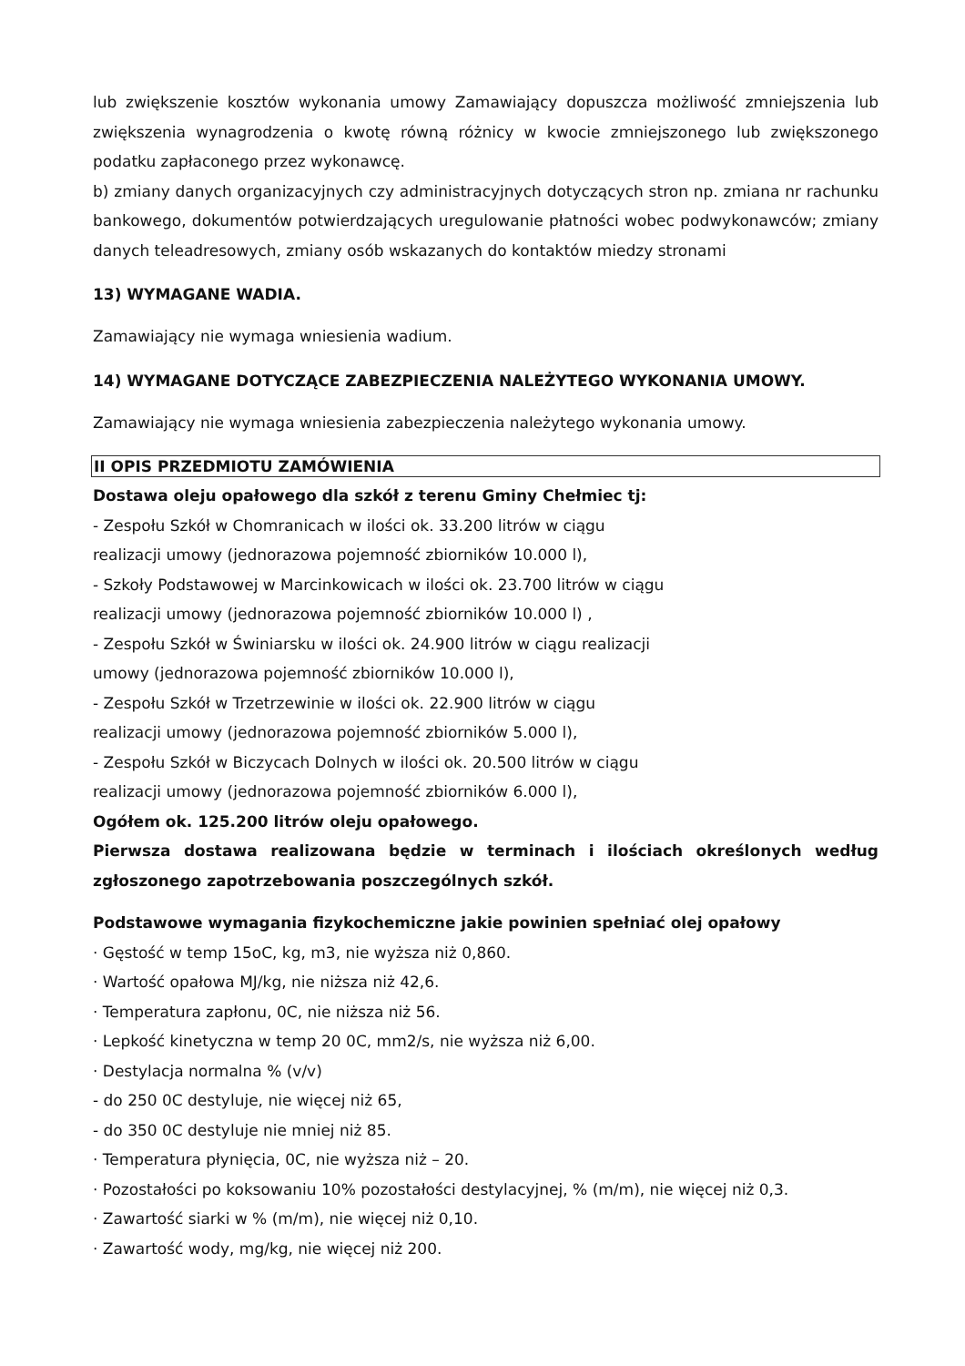lub zwiększenie kosztów wykonania umowy Zamawiający dopuszcza możliwość zmniejszenia lub zwiększenia wynagrodzenia o kwotę równą różnicy w kwocie zmniejszonego lub zwiększonego podatku zapłaconego przez wykonawcę.
b) zmiany danych organizacyjnych czy administracyjnych dotyczących stron np. zmiana nr rachunku bankowego, dokumentów potwierdzających uregulowanie płatności wobec podwykonawców; zmiany danych teleadresowych, zmiany osób wskazanych do kontaktów miedzy stronami
13) WYMAGANE WADIA.
Zamawiający nie wymaga wniesienia wadium.
14) WYMAGANE DOTYCZĄCE ZABEZPIECZENIA NALEŻYTEGO WYKONANIA UMOWY.
Zamawiający nie wymaga wniesienia zabezpieczenia należytego wykonania umowy.
II OPIS PRZEDMIOTU ZAMÓWIENIA
Dostawa oleju opałowego dla szkół z terenu Gminy Chełmiec tj:
- Zespołu Szkół w Chomranicach w ilości ok. 33.200 litrów w ciągu
realizacji umowy (jednorazowa pojemność zbiorników 10.000 l),
- Szkoły Podstawowej w Marcinkowicach w ilości ok. 23.700 litrów w ciągu
realizacji umowy (jednorazowa pojemność zbiorników 10.000 l) ,
- Zespołu Szkół w Świniarsku w ilości ok. 24.900 litrów w ciągu realizacji
umowy (jednorazowa pojemność zbiorników 10.000 l),
- Zespołu Szkół w Trzetrzewinie w ilości ok. 22.900 litrów w ciągu
realizacji umowy (jednorazowa pojemność zbiorników 5.000 l),
- Zespołu Szkół w Biczycach Dolnych w ilości ok. 20.500 litrów w ciągu
realizacji umowy (jednorazowa pojemność zbiorników 6.000 l),
Ogółem ok. 125.200 litrów oleju opałowego.
Pierwsza dostawa realizowana będzie w terminach i ilościach określonych według zgłoszonego zapotrzebowania poszczególnych szkół.
Podstawowe wymagania fizykochemiczne jakie powinien spełniać olej opałowy
· Gęstość w temp 15oC, kg, m3, nie wyższa niż 0,860.
· Wartość opałowa MJ/kg, nie niższa niż 42,6.
· Temperatura zapłonu, 0C, nie niższa niż 56.
· Lepkość kinetyczna w temp 20 0C, mm2/s, nie wyższa niż 6,00.
· Destylacja normalna % (v/v)
- do 250 0C destyluje, nie więcej niż 65,
- do 350 0C destyluje nie mniej niż 85.
· Temperatura płynięcia, 0C, nie wyższa niż – 20.
· Pozostałości po koksowaniu 10% pozostałości destylacyjnej, % (m/m), nie więcej niż 0,3.
· Zawartość siarki w % (m/m), nie więcej niż 0,10.
· Zawartość wody, mg/kg, nie więcej niż 200.